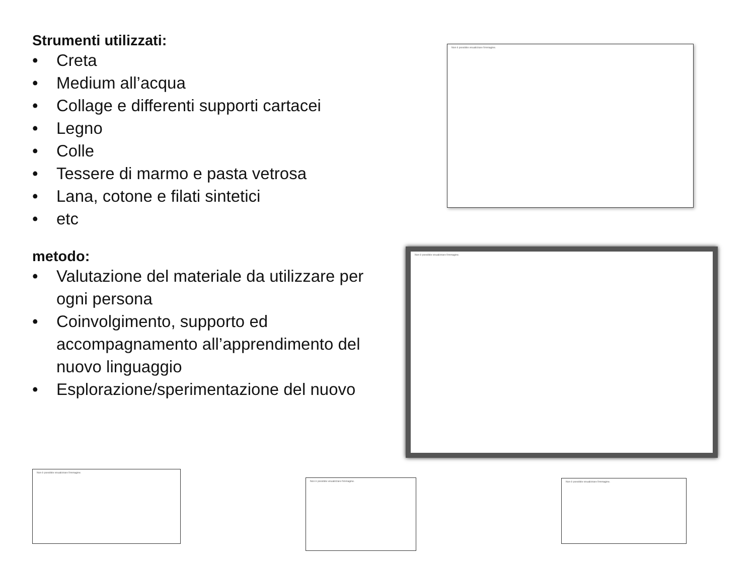Strumenti utilizzati:
• Creta
• Medium all’acqua
• Collage e differenti supporti cartacei
• Legno
• Colle
• Tessere di marmo e pasta vetrosa
• Lana, cotone e filati sintetici
• etc
metodo:
• Valutazione del materiale da utilizzare per ogni persona
• Coinvolgimento, supporto ed accompagnamento all’apprendimento del nuovo linguaggio
• Esplorazione/sperimentazione del nuovo
Non è possibile visualizzare l'immagine.
Non è possibile visualizzare l'immagine.
Non è possibile visualizzare l'immagine.
Non è possibile visualizzare l'immagine.
Non è possibile visualizzare l'immagine.